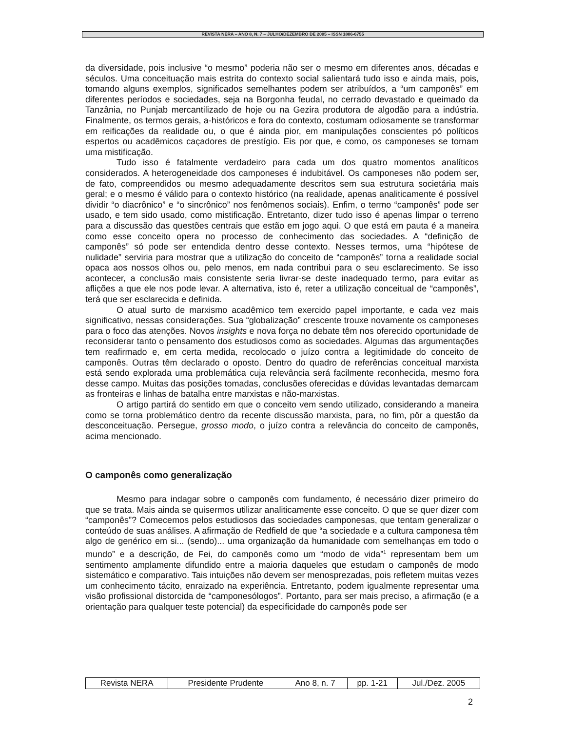REVISTA NERA – ANO 8, N. 7 – JULHO/DEZEMBRO DE 2005 – ISSN 1806-6755
da diversidade, pois inclusive “o mesmo” poderia não ser o mesmo em diferentes anos, décadas e séculos. Uma conceituação mais estrita do contexto social salientará tudo isso e ainda mais, pois, tomando alguns exemplos, significados semelhantes podem ser atribuídos, a “um camponês” em diferentes períodos e sociedades, seja na Borgonha feudal, no cerrado devastado e queimado da Tanzânia, no Punjab mercantilizado de hoje ou na Gezira produtora de algodão para a indústria. Finalmente, os termos gerais, a-históricos e fora do contexto, costumam odiosamente se transformar em reificações da realidade ou, o que é ainda pior, em manipulações conscientes pó políticos espertos ou acadêmicos caçadores de prestígio. Eis por que, e como, os camponeses se tornam uma mistificação.
Tudo isso é fatalmente verdadeiro para cada um dos quatro momentos analíticos considerados. A heterogeneidade dos camponeses é indubitável. Os camponeses não podem ser, de fato, compreendidos ou mesmo adequadamente descritos sem sua estrutura societária mais geral; e o mesmo é válido para o contexto histórico (na realidade, apenas analiticamente é possível dividir “o diacrônico” e “o sincrônico” nos fenômenos sociais). Enfim, o termo “camponês” pode ser usado, e tem sido usado, como mistificação. Entretanto, dizer tudo isso é apenas limpar o terreno para a discussão das questões centrais que estão em jogo aqui. O que está em pauta é a maneira como esse conceito opera no processo de conhecimento das sociedades. A “definição de camponês” só pode ser entendida dentro desse contexto. Nesses termos, uma “hipótese de nulidade” serviria para mostrar que a utilização do conceito de “camponês” torna a realidade social opaca aos nossos olhos ou, pelo menos, em nada contribui para o seu esclarecimento. Se isso acontecer, a conclusão mais consistente seria livrar-se deste inadequado termo, para evitar as aflições a que ele nos pode levar. A alternativa, isto é, reter a utilização conceitual de “camponês”, terá que ser esclarecida e definida.
O atual surto de marxismo acadêmico tem exercido papel importante, e cada vez mais significativo, nessas considerações. Sua “globalização” crescente trouxe novamente os camponeses para o foco das atenções. Novos insights e nova força no debate têm nos oferecido oportunidade de reconsiderar tanto o pensamento dos estudiosos como as sociedades. Algumas das argumentações tem reafirmado e, em certa medida, recolocado o juízo contra a legitimidade do conceito de camponês. Outras têm declarado o oposto. Dentro do quadro de referências conceitual marxista está sendo explorada uma problemática cuja relevância será facilmente reconhecida, mesmo fora desse campo. Muitas das posições tomadas, conclusões oferecidas e dúvidas levantadas demarcam as fronteiras e linhas de batalha entre marxistas e não-marxistas.
O artigo partirá do sentido em que o conceito vem sendo utilizado, considerando a maneira como se torna problemático dentro da recente discussão marxista, para, no fim, pôr a questão da desconceituação. Persegue, grosso modo, o juízo contra a relevância do conceito de camponês, acima mencionado.
O camponês como generalização
Mesmo para indagar sobre o camponês com fundamento, é necessário dizer primeiro do que se trata. Mais ainda se quisermos utilizar analiticamente esse conceito. O que se quer dizer com “camponês”? Comecemos pelos estudiosos das sociedades camponesas, que tentam generalizar o conteúdo de suas análises. A afirmação de Redfield de que “a sociedade e a cultura camponesa têm algo de genérico em si... (sendo)... uma organização da humanidade com semelhanças em todo o mundo” e a descrição, de Fei, do camponês como um “modo de vida”<sup>1</sup> representam bem um sentimento amplamente difundido entre a maioria daqueles que estudam o camponês de modo sistemático e comparativo. Tais intuições não devem ser menosprezadas, pois refletem muitas vezes um conhecimento tácito, enraizado na experiência. Entretanto, podem igualmente representar uma visão profissional distorcida de “camponesólogos”. Portanto, para ser mais preciso, a afirmação (e a orientação para qualquer teste potencial) da especificidade do camponês pode ser
| Revista NERA | Presidente Prudente | Ano 8, n. 7 | pp. 1-21 | Jul./Dez. 2005 |
2